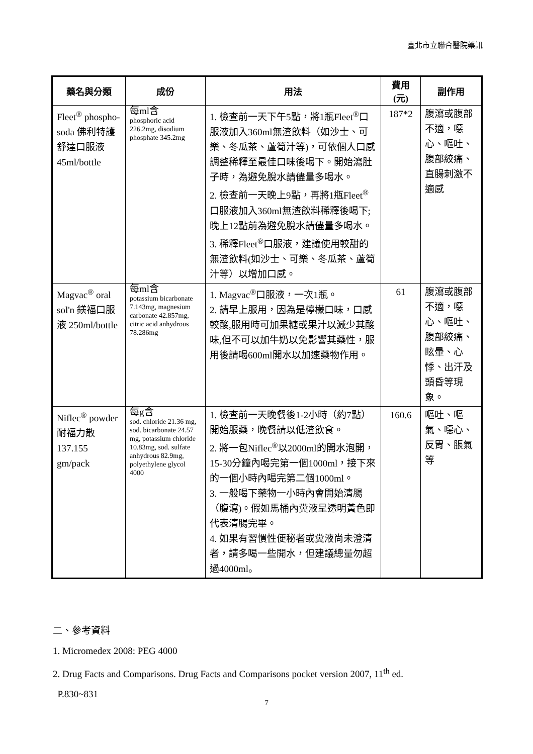臺北市立聯合醫院藥訊
| 藥名與分類 | 成份 | 用法 | 費用 (元) | 副作用 |
| --- | --- | --- | --- | --- |
| Fleet<sup>®</sup> phospho-soda 佛利特護舒達口服液 45ml/bottle | 每ml含 phosphoric acid 226.2mg, disodium phosphate 345.2mg | 1. 檢查前一天下午5點，將1瓶Fleet<sup>®</sup>口服液加入360ml無渣飲料（如沙士、可樂、冬瓜茶、蘆筍汁等)，可依個人口感調整稀釋至最佳口味後喝下。開始瀉肚子時，為避免脫水請儘量多喝水。 2. 檢查前一天晚上9點，再將1瓶Fleet<sup>®</sup>口服液加入360ml無渣飲料稀釋後喝下;晚上12點前為避免脫水請儘量多喝水。 3. 稀釋Fleet<sup>®</sup>口服液，建議使用較甜的無渣飲料(如沙士、可樂、冬瓜茶、蘆筍汁等）以增加口感。 | 187*2 | 腹瀉或腹部不適，噁心、嘔吐、腹部絞痛、直腸刺激不適感 |
| Magvac<sup>®</sup> oral sol'n 鎂福口服液 250ml/bottle | 每ml含 potassium bicarbonate 7.143mg, magnesium carbonate 42.857mg, citric acid anhydrous 78.286mg | 1. Magvac<sup>®</sup>口服液，一次1瓶。 2. 請早上服用，因為是檸檬口味，口感較酸,服用時可加果糖或果汁以減少其酸味,但不可以加牛奶以免影響其藥性，服用後請喝600ml開水以加速藥物作用。 | 61 | 腹瀉或腹部不適，噁心、嘔吐、腹部絞痛、眩暈、心悸、出汗及頭昏等現象。 |
| Niflec<sup>®</sup> powder 耐福力散 137.155 gm/pack | 每g含 sod. chloride 21.36 mg, sod. bicarbonate 24.57 mg, potassium chloride 10.83mg, sod. sulfate anhydrous 82.9mg, polyethylene glycol 4000 | 1. 檢查前一天晚餐後1-2小時（約7點）開始服藥，晚餐請以低渣飲食。 2. 將一包Niflec<sup>®</sup>以2000ml的開水泡開，15-30分鐘內喝完第一個1000ml，接下來的一個小時內喝完第二個1000ml。 3. 一般喝下藥物一小時內會開始清腸（腹瀉)。假如馬桶內糞液呈透明黃色即代表清腸完畢。 4. 如果有習慣性便秘者或糞液尚未澄清者，請多喝一些開水，但建議總量勿超過4000ml。 | 160.6 | 嘔吐、嘔氣、噁心、反胃、脹氣等 |
二、參考資料
1. Micromedex 2008: PEG 4000
2. Drug Facts and Comparisons. Drug Facts and Comparisons pocket version 2007, 11<sup>th</sup> ed.
P.830~831
7